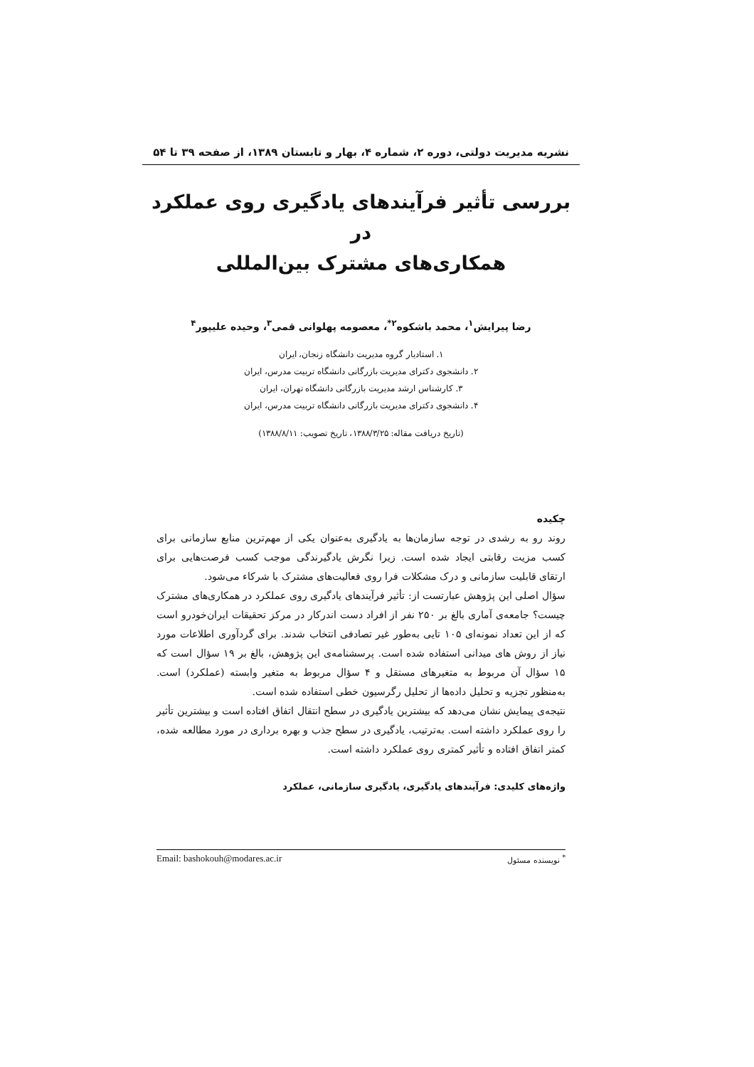نشریه مدیریت دولتی، دوره ۲، شماره ۴، بهار و تابستان ۱۳۸۹، از صفحه ۳۹ تا ۵۴
بررسی تأثیر فرآیندهای یادگیری روی عملکرد در
همکاری‌های مشترک بین‌المللی
رضا پیرایش<sup>۱</sup>، محمد باشکوه<sup>۲*</sup>، معصومه پهلوانی قمی<sup>۳</sup>، وحیده علیپور<sup>۴</sup>
۱. استادیار گروه مدیریت دانشگاه زنجان، ایران
۲. دانشجوی دکترای مدیریت بازرگانی دانشگاه تربیت مدرس، ایران
۳. کارشناس ارشد مدیریت بازرگانی دانشگاه تهران، ایران
۴. دانشجوی دکترای مدیریت بازرگانی دانشگاه تربیت مدرس، ایران
(تاریخ دریافت مقاله: ۱۳۸۸/۳/۲۵، تاریخ تصویب: ۱۳۸۸/۸/۱۱)
چکیده
روند رو به رشدی در توجه سازمان‌ها به یادگیری به‌عنوان یکی از مهم‌ترین منابع سازمانی برای کسب مزیت رقابتی ایجاد شده است. زیرا نگرش یادگیرندگی موجب کسب فرصت‌هایی برای ارتقای قابلیت سازمانی و درک مشکلات فرا روی فعالیت‌های مشترک با شرکاء می‌شود.
سؤال اصلی این پژوهش عبارتست از: تأثیر فرآیندهای یادگیری روی عملکرد در همکاری‌های مشترک چیست؟ جامعه‌ی آماری بالغ بر ۲۵۰ نفر از افراد دست اندرکار در مرکز تحقیقات ایران‌خودرو است که از این تعداد نمونه‌ای ۱۰۵ تایی به‌طور غیر تصادفی انتخاب شدند. برای گردآوری اطلاعات مورد نیاز از روش های میدانی استفاده شده است. پرسشنامه‌ی این پژوهش، بالغ بر ۱۹ سؤال است که ۱۵ سؤال آن مربوط به متغیرهای مستقل و ۴ سؤال مربوط به متغیر وابسته (عملکرد) است. به‌منظور تجزیه و تحلیل داده‌ها از تحلیل رگرسیون خطی استفاده شده است.
نتیجه‌ی پیمایش نشان می‌دهد که بیشترین یادگیری در سطح انتقال اتفاق افتاده است و بیشترین تأثیر را روی عملکرد داشته است. به‌ترتیب، یادگیری در سطح جذب و بهره برداری در مورد مطالعه شده، کمتر اتفاق افتاده و تأثیر کمتری روی عملکرد داشته است.
واژه‌های کلیدی: فرآیندهای یادگیری، یادگیری سازمانی، عملکرد
<sup>*</sup> نویسنده مسئول Email: bashokouh@modares.ac.ir